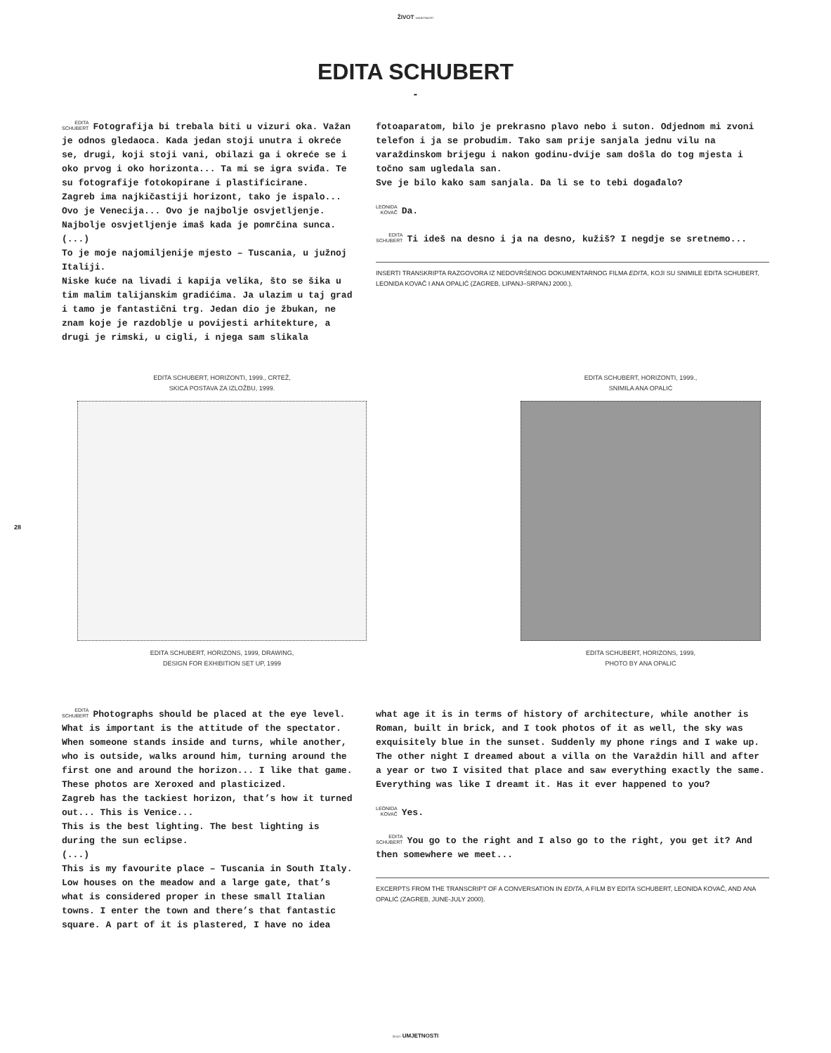ŽIVOT UMJETNOSTI
EDITA SCHUBERT
-
EDITA
SCHUBERT Fotografija bi trebala biti u vizuri oka. Važan je odnos gledaoca. Kada jedan stoji unutra i okreće se, drugi, koji stoji vani, obilazi ga i okreće se i oko prvog i oko horizonta... Ta mi se igra sviđa. Te su fotografije fotokopirane i plastificirane.
Zagreb ima najkičastiji horizont, tako je ispalo... Ovo je Venecija... Ovo je najbolje osvjetljenje. Najbolje osvjetljenje imaš kada je pomrčina sunca.
(...)
To je moje najomiljenije mjesto – Tuscania, u južnoj Italiji.
Niske kuće na livadi i kapija velika, što se šika u tim malim talijanskim gradićima. Ja ulazim u taj grad i tamo je fantastični trg. Jedan dio je žbukan, ne znam koje je razdoblje u povijesti arhitekture, a drugi je rimski, u cigli, i njega sam slikala
fotoaparatom, bilo je prekrasno plavo nebo i suton. Odjednom mi zvoni telefon i ja se probudim. Tako sam prije sanjala jednu vilu na varaždinskom brijegu i nakon godinu-dvije sam došla do tog mjesta i točno sam ugledala san.
Sve je bilo kako sam sanjala. Da li se to tebi događalo?
LEONIDA
KOVAČ Da.
EDITA
SCHUBERT Ti ideš na desno i ja na desno, kužiš? I negdje se sretnemo...
INSERTI TRANSKRIPTA RAZGOVORA IZ NEDOVRŠENOG DOKUMENTARNOG FILMA EDITA, KOJI SU SNIMILE EDITA SCHUBERT, LEONIDA KOVAČ I ANA OPALIĆ (ZAGREB, LIPANJ–SRPANJ 2000.).
EDITA SCHUBERT, HORIZONTI, 1999., CRTEŽ,
SKICA POSTAVA ZA IZLOŽBU, 1999.
EDITA SCHUBERT, HORIZONS, 1999, DRAWING,
DESIGN FOR EXHIBITION SET UP, 1999
EDITA SCHUBERT, HORIZONTI, 1999.,
SNIMILA ANA OPALIĆ
EDITA SCHUBERT, HORIZONS, 1999,
PHOTO BY ANA OPALIĆ
28
EDITA
SCHUBERT Photographs should be placed at the eye level. What is important is the attitude of the spectator. When someone stands inside and turns, while another, who is outside, walks around him, turning around the first one and around the horizon... I like that game. These photos are Xeroxed and plasticized.
Zagreb has the tackiest horizon, that’s how it turned out... This is Venice...
This is the best lighting. The best lighting is during the sun eclipse.
(...)
This is my favourite place – Tuscania in South Italy. Low houses on the meadow and a large gate, that’s what is considered proper in these small Italian towns. I enter the town and there’s that fantastic square. A part of it is plastered, I have no idea
what age it is in terms of history of architecture, while another is Roman, built in brick, and I took photos of it as well, the sky was exquisitely blue in the sunset. Suddenly my phone rings and I wake up. The other night I dreamed about a villa on the Varaždin hill and after
a year or two I visited that place and saw everything exactly the same. Everything was like I dreamt it. Has it ever happened to you?
LEONIDA
KOVAČ Yes.
EDITA
SCHUBERT You go to the right and I also go to the right, you get it? And then somewhere we meet...
EXCERPTS FROM THE TRANSCRIPT OF A CONVERSATION IN EDITA, A FILM BY EDITA SCHUBERT, LEONIDA KOVAČ, AND ANA OPALIĆ (ZAGREB, JUNE-JULY 2000).
ŽIVOT UMJETNOSTI